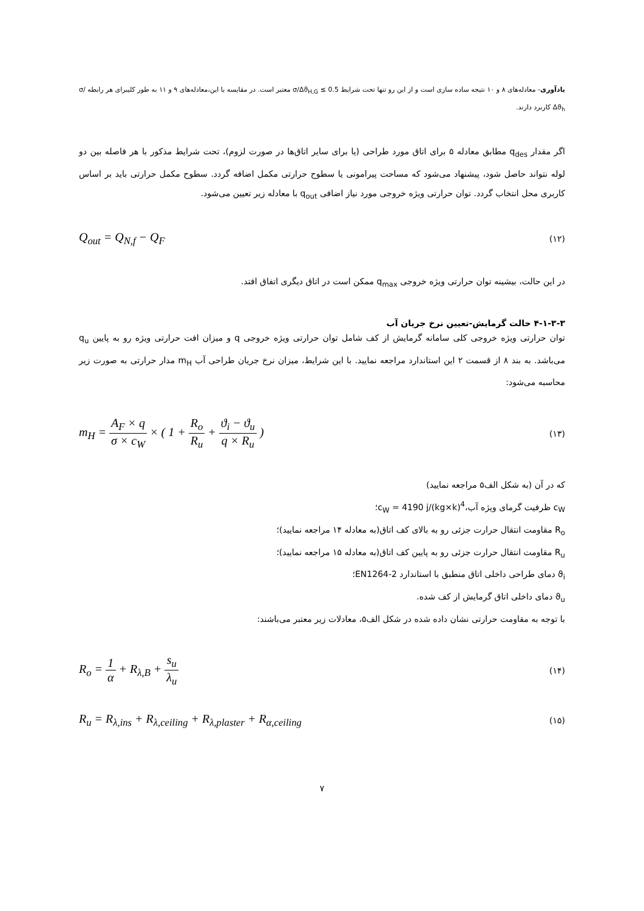یادآوری- معادله‌های ۸ و ۱۰ نتیجه ساده سازی است و از این رو تنها تحت شرایط σ/Δϑ<sub>H,G</sub> ≤ 0.5 معتبر است. در مقایسه با این،معادله‌های ۹ و ۱۱ به طور کلیبرای هر رابطه σ/Δϑ<sub>h</sub> کاربرد دارند.
اگر مقدار q<sub>des</sub> مطابق معادله ۵ برای اتاق مورد طراحی (یا برای سایر اتاق‌ها در صورت لزوم)، تحت شرایط مذکور با هر فاصله بین دو لوله نتواند حاصل شود، پیشنهاد می‌شود که مساحت پیرامونی یا سطوح حرارتی مکمل اضافه گردد. سطوح مکمل حرارتی باید بر اساس کاربری محل انتخاب گردد. توان حرارتی ویژه خروجی مورد نیاز اضافی q<sub>out</sub> با معادله زیر تعیین می‌شود.
Q<sub>out</sub> = Q<sub>N,f</sub> − Q<sub>F</sub> (۱۲)
در این حالت، بیشینه توان حرارتی ویژه خروجی q<sub>max</sub> ممکن است در اتاق دیگری اتفاق افتد.
۴-۱-۳-۳ حالت گرمایش-تعیین نرخ جریان آب
توان حرارتی ویژه خروجی کلی سامانه گرمایش از کف شامل توان حرارتی ویژه خروجی q و میزان افت حرارتی ویژه رو به پایین q<sub>u</sub> می‌باشد. به بند ۸ از قسمت ۲ این استاندارد مراجعه نمایید. با این شرایط، میزان نرخ جریان طراحی آب m<sub>H</sub> مدار حرارتی به صورت زیر محاسبه می‌شود:
m<sub>H</sub> = A<sub>F</sub> × q σ × c<sub>W</sub> × ( 1 + R<sub>o</sub> R<sub>u</sub> + ϑ<sub>i</sub> − ϑ<sub>u</sub> q × R<sub>u</sub> ) (۱۳)
که در آن (به شکل الف۵ مراجعه نمایید)
c<sub>W</sub> ظرفیت گرمای ویژه آب،<sup>4</sup>c<sub>W</sub> = 4190 j/(kg×k)؛
R<sub>o</sub> مقاومت انتقال حرارت جزئی رو به بالای کف اتاق(به معادله ۱۴ مراجعه نمایید)؛
R<sub>u</sub> مقاومت انتقال حرارت جزئی رو به پایین کف اتاق(به معادله ۱۵ مراجعه نمایید)؛
ϑ<sub>i</sub> دمای طراحی داخلی اتاق منطبق با استاندارد EN1264-2؛
ϑ<sub>u</sub> دمای داخلی اتاق گرمایش از کف شده.
با توجه به مقاومت حرارتی نشان داده شده در شکل الف۵، معادلات زیر معتبر می‌باشند:
R<sub>o</sub> = 1 α + R<sub>λ,B</sub> + s<sub>u</sub> λ<sub>u</sub> (۱۴)
R<sub>u</sub> = R<sub>λ,ins</sub> + R<sub>λ,ceiling</sub> + R<sub>λ,plaster</sub> + R<sub>α,ceiling</sub> (۱۵)
۷